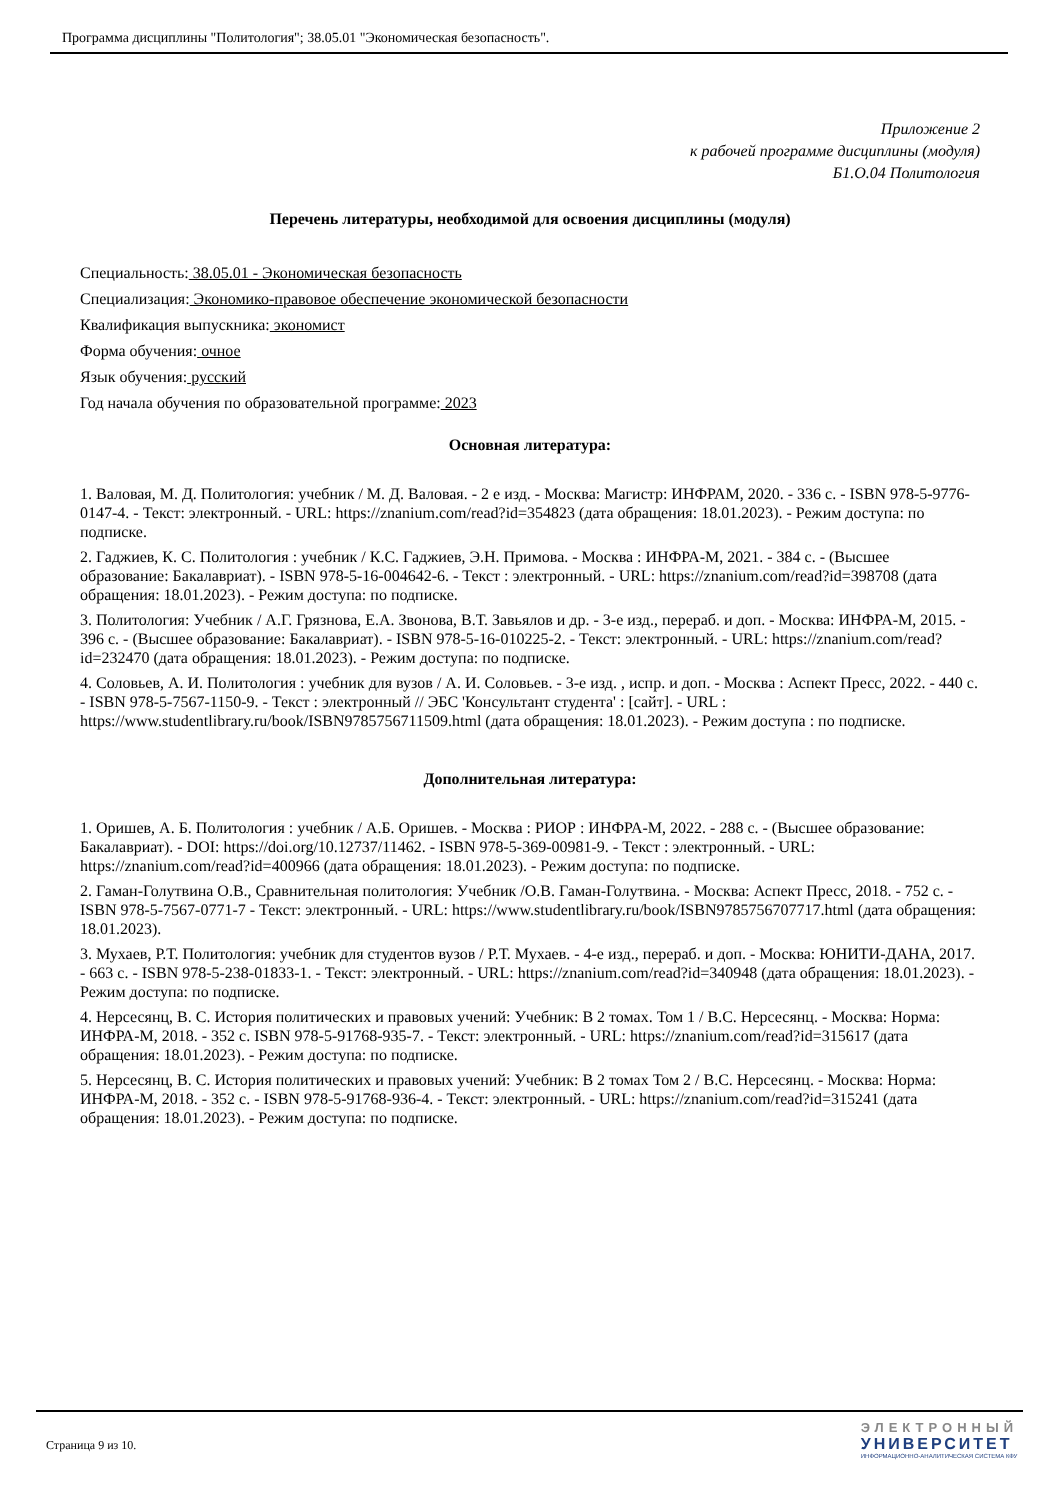Программа дисциплины "Политология"; 38.05.01 "Экономическая безопасность".
Приложение 2
к рабочей программе дисциплины (модуля)
Б1.О.04 Политология
Перечень литературы, необходимой для освоения дисциплины (модуля)
Специальность: 38.05.01 - Экономическая безопасность
Специализация: Экономико-правовое обеспечение экономической безопасности
Квалификация выпускника: экономист
Форма обучения: очное
Язык обучения: русский
Год начала обучения по образовательной программе: 2023
Основная литература:
1. Валовая, М. Д. Политология: учебник / М. Д. Валовая. - 2 е изд. - Москва: Магистр: ИНФРАМ, 2020. - 336 с. - ISBN 978-5-9776-0147-4. - Текст: электронный. - URL: https://znanium.com/read?id=354823 (дата обращения: 18.01.2023). - Режим доступа: по подписке.
2. Гаджиев, К. С. Политология : учебник / К.С. Гаджиев, Э.Н. Примова. - Москва : ИНФРА-М, 2021. - 384 с. - (Высшее образование: Бакалавриат). - ISBN 978-5-16-004642-6. - Текст : электронный. - URL: https://znanium.com/read?id=398708 (дата обращения: 18.01.2023). - Режим доступа: по подписке.
3. Политология: Учебник / А.Г. Грязнова, Е.А. Звонова, В.Т. Завьялов и др. - 3-е изд., перераб. и доп. - Москва: ИНФРА-М, 2015. - 396 с. - (Высшее образование: Бакалавриат). - ISBN 978-5-16-010225-2. - Текст: электронный. - URL: https://znanium.com/read?id=232470 (дата обращения: 18.01.2023). - Режим доступа: по подписке.
4. Соловьев, А. И. Политология : учебник для вузов / А. И. Соловьев. - 3-е изд. , испр. и доп. - Москва : Аспект Пресс, 2022. - 440 с. - ISBN 978-5-7567-1150-9. - Текст : электронный // ЭБС 'Консультант студента' : [сайт]. - URL : https://www.studentlibrary.ru/book/ISBN9785756711509.html (дата обращения: 18.01.2023). - Режим доступа : по подписке.
Дополнительная литература:
1. Оришев, А. Б. Политология : учебник / А.Б. Оришев. - Москва : РИОР : ИНФРА-М, 2022. - 288 с. - (Высшее образование: Бакалавриат). - DOI: https://doi.org/10.12737/11462. - ISBN 978-5-369-00981-9. - Текст : электронный. - URL: https://znanium.com/read?id=400966 (дата обращения: 18.01.2023). - Режим доступа: по подписке.
2. Гаман-Голутвина О.В., Сравнительная политология: Учебник /О.В. Гаман-Голутвина. - Москва: Аспект Пресс, 2018. - 752 с. - ISBN 978-5-7567-0771-7 - Текст: электронный. - URL: https://www.studentlibrary.ru/book/ISBN9785756707717.html (дата обращения: 18.01.2023).
3. Мухаев, Р.Т. Политология: учебник для студентов вузов / Р.Т. Мухаев. - 4-е изд., перераб. и доп. - Москва: ЮНИТИ-ДАНА, 2017. - 663 с. - ISBN 978-5-238-01833-1. - Текст: электронный. - URL: https://znanium.com/read?id=340948 (дата обращения: 18.01.2023). - Режим доступа: по подписке.
4. Нерсесянц, В. С. История политических и правовых учений: Учебник: В 2 томах. Том 1 / В.С. Нерсесянц. - Москва: Норма: ИНФРА-М, 2018. - 352 с. ISBN 978-5-91768-935-7. - Текст: электронный. - URL: https://znanium.com/read?id=315617 (дата обращения: 18.01.2023). - Режим доступа: по подписке.
5. Нерсесянц, В. С. История политических и правовых учений: Учебник: В 2 томах Том 2 / В.С. Нерсесянц. - Москва: Норма: ИНФРА-М, 2018. - 352 с. - ISBN 978-5-91768-936-4. - Текст: электронный. - URL: https://znanium.com/read?id=315241 (дата обращения: 18.01.2023). - Режим доступа: по подписке.
Страница 9 из 10.
ЭЛЕКТРОННЫЙ
УНИВЕРСИТЕТ
ИНФОРМАЦИОННО-АНАЛИТИЧЕСКАЯ СИСТЕМА КФУ